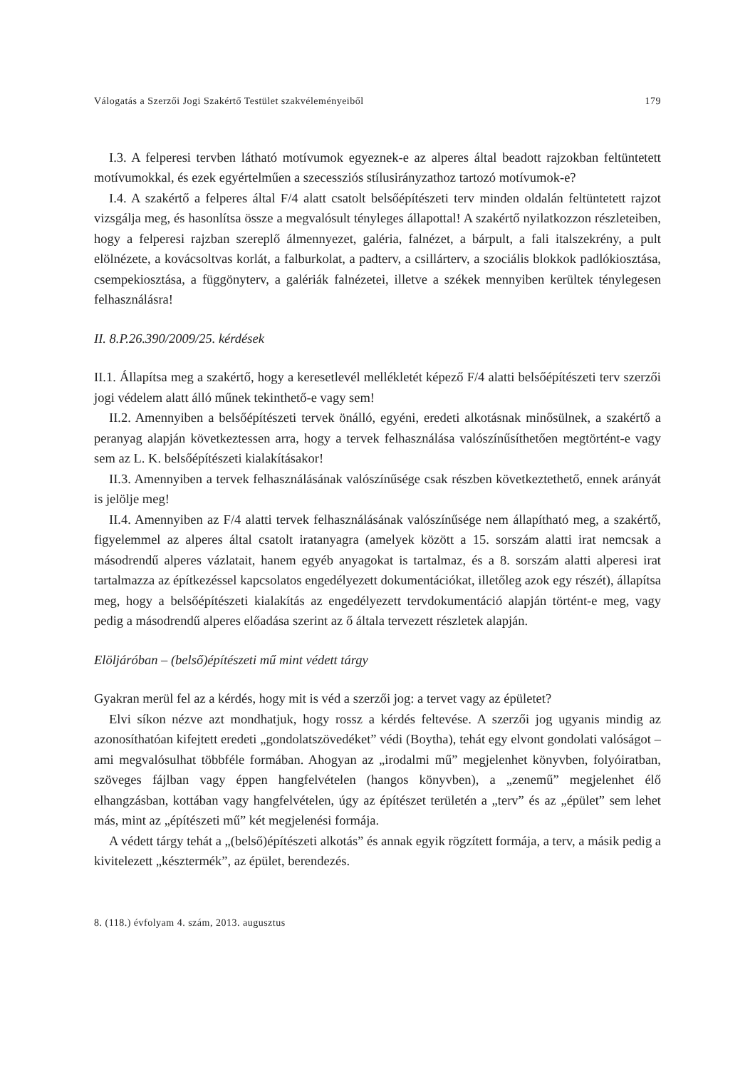Válogatás a Szerzői Jogi Szakértő Testület szakvéleményeiből 179
I.3. A felperesi tervben látható motívumok egyeznek-e az alperes által beadott rajzokban feltüntetett motívumokkal, és ezek egyértelműen a szecessziós stílusirányzathoz tartozó motívumok-e?
I.4. A szakértő a felperes által F/4 alatt csatolt belsőépítészeti terv minden oldalán feltüntetett rajzot vizsgálja meg, és hasonlítsa össze a megvalósult tényleges állapottal! A szakértő nyilatkozzon részleteiben, hogy a felperesi rajzban szereplő álmennyezet, galéria, falnézet, a bárpult, a fali italszekrény, a pult elölnézete, a kovácsoltvas korlát, a falburkolat, a padterv, a csillárterv, a szociális blokkok padlókiosztása, csempekiosztása, a függönyterv, a galériák falnézetei, illetve a székek mennyiben kerültek ténylegesen felhasználásra!
II. 8.P.26.390/2009/25. kérdések
II.1. Állapítsa meg a szakértő, hogy a keresetlevél mellékletét képező F/4 alatti belsőépítészeti terv szerzői jogi védelem alatt álló műnek tekinthető-e vagy sem!
II.2. Amennyiben a belsőépítészeti tervek önálló, egyéni, eredeti alkotásnak minősülnek, a szakértő a peranyag alapján következtessen arra, hogy a tervek felhasználása valószínűsíthetően megtörtént-e vagy sem az L. K. belsőépítészeti kialakításakor!
II.3. Amennyiben a tervek felhasználásának valószínűsége csak részben következtethető, ennek arányát is jelölje meg!
II.4. Amennyiben az F/4 alatti tervek felhasználásának valószínűsége nem állapítható meg, a szakértő, figyelemmel az alperes által csatolt iratanyagra (amelyek között a 15. sorszám alatti irat nemcsak a másodrendű alperes vázlatait, hanem egyéb anyagokat is tartalmaz, és a 8. sorszám alatti alperesi irat tartalmazza az építkezéssel kapcsolatos engedélyezett dokumentációkat, illetőleg azok egy részét), állapítsa meg, hogy a belsőépítészeti kialakítás az engedélyezett tervdokumentáció alapján történt-e meg, vagy pedig a másodrendű alperes előadása szerint az ő általa tervezett részletek alapján.
Elöljáróban – (belső)építészeti mű mint védett tárgy
Gyakran merül fel az a kérdés, hogy mit is véd a szerzői jog: a tervet vagy az épületet?
Elvi síkon nézve azt mondhatjuk, hogy rossz a kérdés feltevése. A szerzői jog ugyanis mindig az azonosíthatóan kifejtett eredeti „gondolatszövedéket” védi (Boytha), tehát egy elvont gondolati valóságot – ami megvalósulhat többféle formában. Ahogyan az „irodalmi mű” megjelenhet könyvben, folyóiratban, szöveges fájlban vagy éppen hangfelvételen (hangos könyvben), a „zenemű” megjelenhet élő elhangzásban, kottában vagy hangfelvételen, úgy az építészet területén a „terv” és az „épület” sem lehet más, mint az „építészeti mű” két megjelenési formája.
A védett tárgy tehát a „(belső)építészeti alkotás” és annak egyik rögzített formája, a terv, a másik pedig a kivitelezett „késztermék”, az épület, berendezés.
8. (118.) évfolyam 4. szám, 2013. augusztus